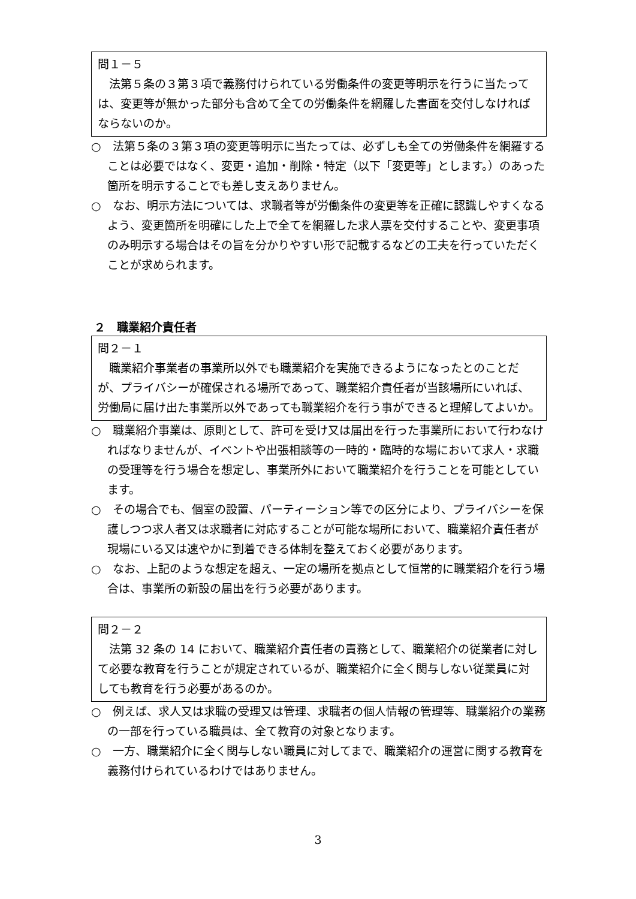問１－５
　法第５条の３第３項で義務付けられている労働条件の変更等明示を行うに当たっては、変更等が無かった部分も含めて全ての労働条件を網羅した書面を交付しなければならないのか。
○　法第５条の３第３項の変更等明示に当たっては、必ずしも全ての労働条件を網羅することは必要ではなく、変更・追加・削除・特定（以下「変更等」とします。）のあった箇所を明示することでも差し支えありません。
○　なお、明示方法については、求職者等が労働条件の変更等を正確に認識しやすくなるよう、変更箇所を明確にした上で全てを網羅した求人票を交付することや、変更事項のみ明示する場合はその旨を分かりやすい形で記載するなどの工夫を行っていただくことが求められます。
２　職業紹介責任者
問２－１
　職業紹介事業者の事業所以外でも職業紹介を実施できるようになったとのことだが、プライバシーが確保される場所であって、職業紹介責任者が当該場所にいれば、労働局に届け出た事業所以外であっても職業紹介を行う事ができると理解してよいか。
○　職業紹介事業は、原則として、許可を受け又は届出を行った事業所において行わなければなりませんが、イベントや出張相談等の一時的・臨時的な場において求人・求職の受理等を行う場合を想定し、事業所外において職業紹介を行うことを可能としています。
○　その場合でも、個室の設置、パーティーション等での区分により、プライバシーを保護しつつ求人者又は求職者に対応することが可能な場所において、職業紹介責任者が現場にいる又は速やかに到着できる体制を整えておく必要があります。
○　なお、上記のような想定を超え、一定の場所を拠点として恒常的に職業紹介を行う場合は、事業所の新設の届出を行う必要があります。
問２－２
　法第 32 条の 14 において、職業紹介責任者の責務として、職業紹介の従業者に対して必要な教育を行うことが規定されているが、職業紹介に全く関与しない従業員に対しても教育を行う必要があるのか。
○　例えば、求人又は求職の受理又は管理、求職者の個人情報の管理等、職業紹介の業務の一部を行っている職員は、全て教育の対象となります。
○　一方、職業紹介に全く関与しない職員に対してまで、職業紹介の運営に関する教育を義務付けられているわけではありません。
3